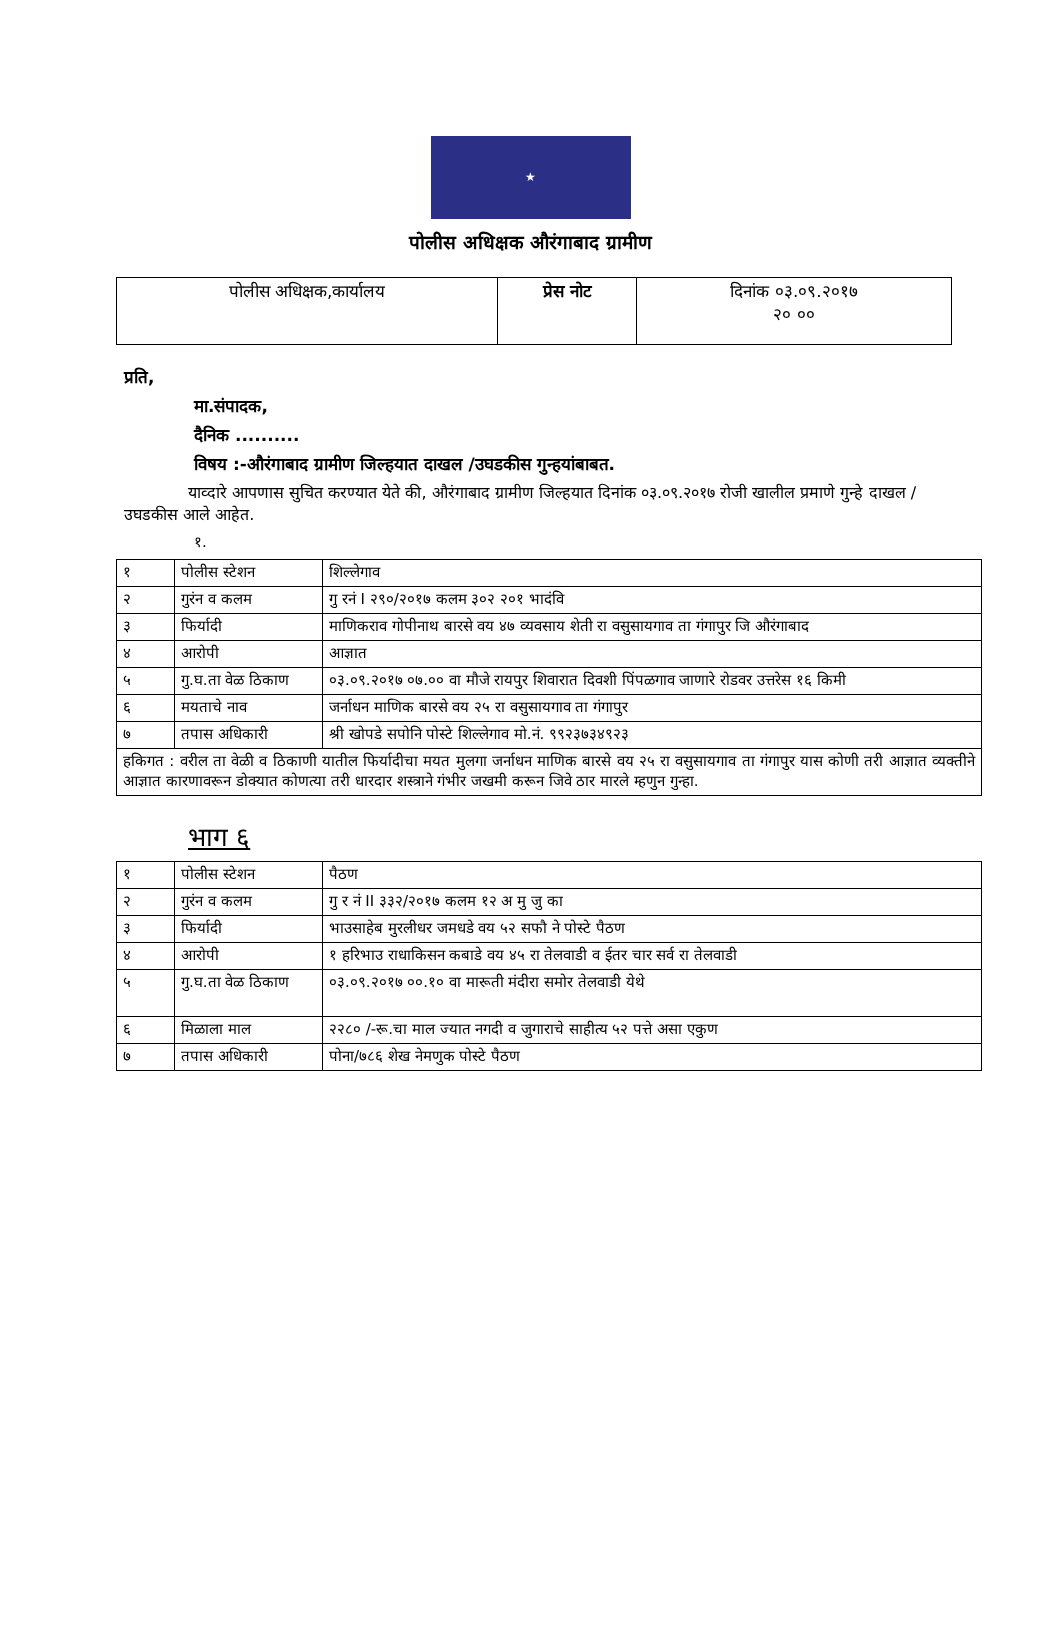★
पोलीस अधिक्षक औरंगाबाद ग्रामीण
| पोलीस अधिक्षक,कार्यालय | प्रेस नोट | दिनांक ०३.०९.२०१७ २० ०० |
प्रति,
मा.संपादक,
दैनिक ..........
विषय :-औरंगाबाद ग्रामीण जिल्हयात दाखल /उघडकीस गुन्हयांबाबत.
याव्दारे आपणास सुचित करण्यात येते की, औरंगाबाद ग्रामीण जिल्हयात दिनांक ०३.०९.२०१७ रोजी खालील प्रमाणे गुन्हे दाखल /उघडकीस आले आहेत.
१.
| १ | पोलीस स्टेशन | शिल्लेगाव |
| २ | गुरंन व कलम | गु रनं I २९०/२०१७ कलम ३०२ २०१ भादंवि |
| ३ | फिर्यादी | माणिकराव गोपीनाथ बारसे वय ४७ व्यवसाय शेती रा वसुसायगाव ता गंगापुर जि औरंगाबाद |
| ४ | आरोपी | आज्ञात |
| ५ | गु.घ.ता वेळ ठिकाण | ०३.०९.२०१७ ०७.०० वा मौजे रायपुर शिवारात दिवशी पिंपळगाव जाणारे रोडवर उत्तरेस १६ किमी |
| ६ | मयताचे नाव | जर्नाधन माणिक बारसे वय २५ रा वसुसायगाव ता गंगापुर |
| ७ | तपास अधिकारी | श्री खोपडे सपोनि पोस्टे शिल्लेगाव मो.नं. ९९२३७३४९२३ |
| हकिगत : वरील ता वेळी व ठिकाणी यातील फिर्यादीचा मयत मुलगा जर्नाधन माणिक बारसे वय २५ रा वसुसायगाव ता गंगापुर यास कोणी तरी आज्ञात व्यक्तीने आज्ञात कारणावरून डोक्यात कोणत्या तरी धारदार शस्त्राने गंभीर जखमी करून जिवे ठार मारले म्हणुन गुन्हा. | | |
भाग ६
| १ | पोलीस स्टेशन | पैठण |
| २ | गुरंन व कलम | गु र नं II ३३२/२०१७ कलम १२ अ मु जु का |
| ३ | फिर्यादी | भाउसाहेब मुरलीधर जमधडे वय ५२ सफौ ने पोस्टे पैठण |
| ४ | आरोपी | १ हरिभाउ राधाकिसन कबाडे वय ४५ रा तेलवाडी व ईतर चार सर्व रा तेलवाडी |
| ५ | गु.घ.ता वेळ ठिकाण | ०३.०९.२०१७ ००.१० वा मारूती मंदीरा समोर तेलवाडी येथे |
| ६ | मिळाला माल | २२८० /-रू.चा माल ज्यात नगदी व जुगाराचे साहीत्य ५२ पत्ते असा एकुण |
| ७ | तपास अधिकारी | पोना/७८६ शेख नेमणुक पोस्टे पैठण |